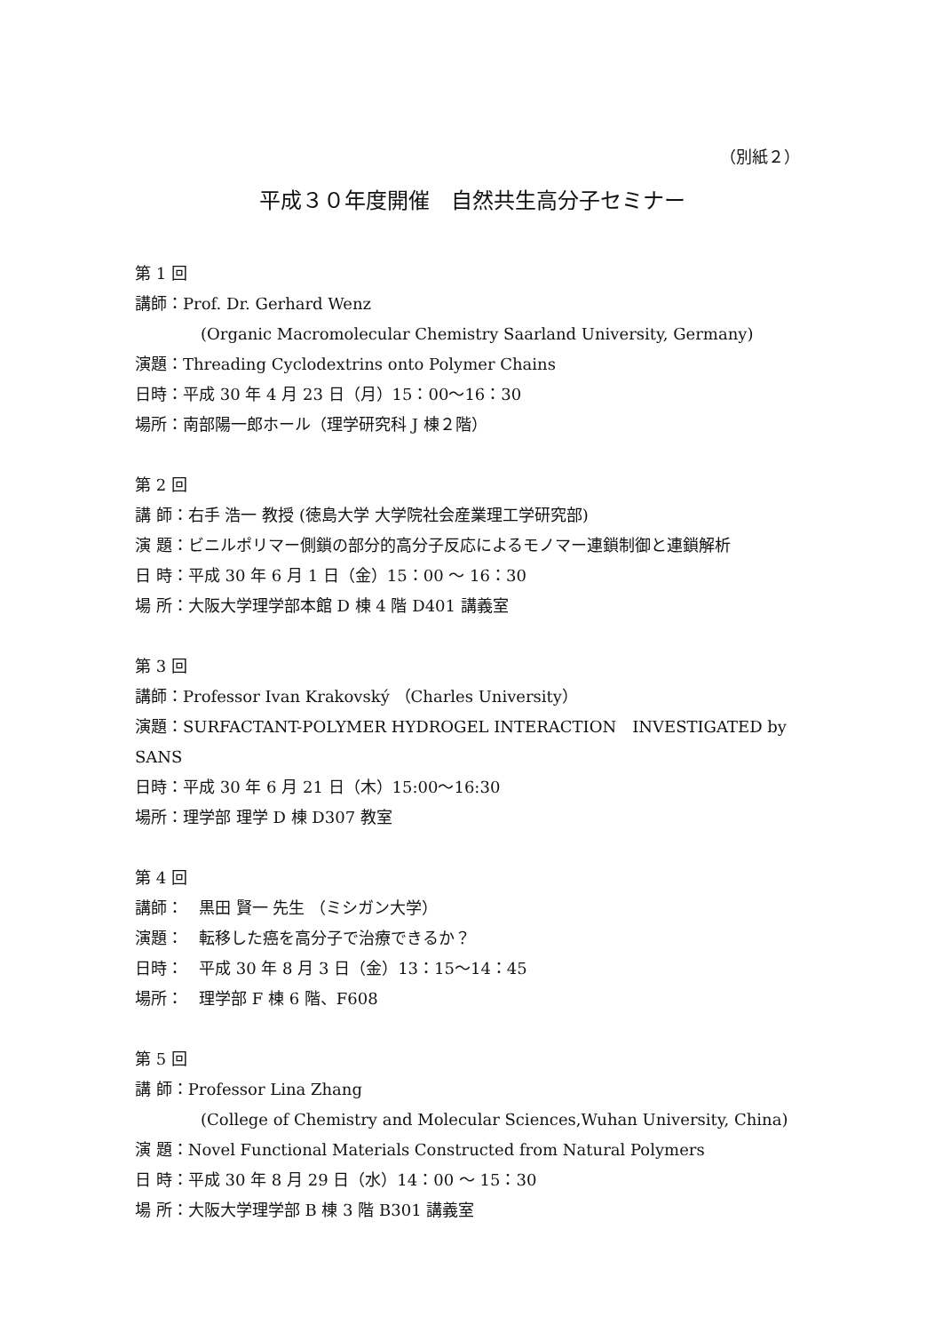（別紙２）
平成３０年度開催　自然共生高分子セミナー
第 1 回
講師：Prof. Dr. Gerhard Wenz
(Organic Macromolecular Chemistry Saarland University, Germany)
演題：Threading Cyclodextrins onto Polymer Chains
日時：平成 30 年 4 月 23 日（月）15：00〜16：30
場所：南部陽一郎ホール（理学研究科 J 棟２階）
第 2 回
講 師：右手 浩一 教授 (徳島大学 大学院社会産業理工学研究部)
演 題：ビニルポリマー側鎖の部分的高分子反応によるモノマー連鎖制御と連鎖解析
日 時：平成 30 年 6 月 1 日（金）15：00 〜 16：30
場 所：大阪大学理学部本館 D 棟 4 階 D401 講義室
第 3 回
講師：Professor Ivan Krakovský （Charles University）
演題：SURFACTANT-POLYMER HYDROGEL INTERACTION　INVESTIGATED by SANS
日時：平成 30 年 6 月 21 日（木）15:00〜16:30
場所：理学部 理学 D 棟 D307 教室
第 4 回
講師：　黒田 賢一 先生 （ミシガン大学）
演題：　転移した癌を高分子で治療できるか？
日時：　平成 30 年 8 月 3 日（金）13：15〜14：45
場所：　理学部 F 棟 6 階、F608
第 5 回
講 師：Professor Lina Zhang
(College of Chemistry and Molecular Sciences,Wuhan University, China)
演 題：Novel Functional Materials Constructed from Natural Polymers
日 時：平成 30 年 8 月 29 日（水）14：00 〜 15：30
場 所：大阪大学理学部 B 棟 3 階 B301 講義室